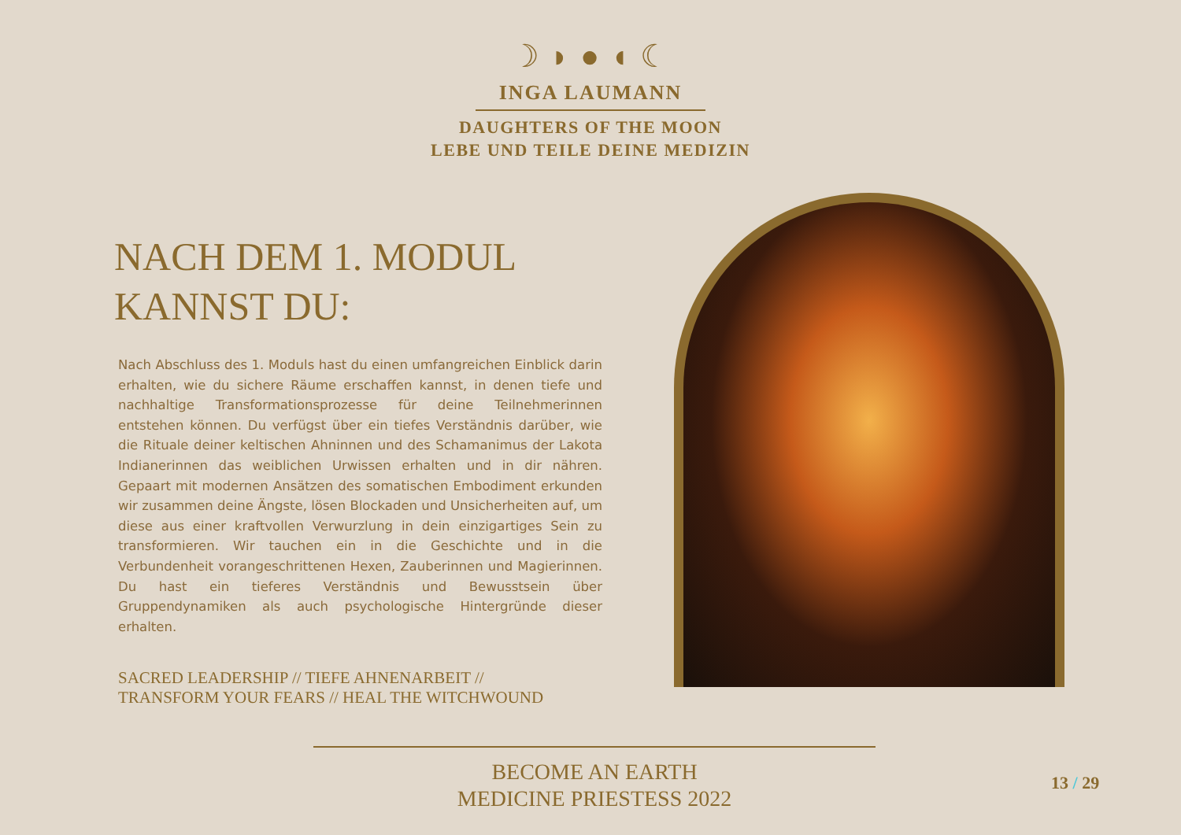☽ ◗ ● ◖ ☾
INGA LAUMANN
DAUGHTERS OF THE MOON
LEBE UND TEILE DEINE MEDIZIN
NACH DEM 1. MODUL
KANNST DU:
Nach Abschluss des 1. Moduls hast du einen umfangreichen Einblick darin erhalten, wie du sichere Räume erschaffen kannst, in denen tiefe und nachhaltige Transformationsprozesse für deine Teilnehmerinnen entstehen können. Du verfügst über ein tiefes Verständnis darüber, wie die Rituale deiner keltischen Ahninnen und des Schamanimus der Lakota Indianerinnen das weiblichen Urwissen erhalten und in dir nähren. Gepaart mit modernen Ansätzen des somatischen Embodiment erkunden wir zusammen deine Ängste, lösen Blockaden und Unsicherheiten auf, um diese aus einer kraftvollen Verwurzlung in dein einzigartiges Sein zu transformieren. Wir tauchen ein in die Geschichte und in die Verbundenheit vorangeschrittenen Hexen, Zauberinnen und Magierinnen. Du hast ein tieferes Verständnis und Bewusstsein über Gruppendynamiken als auch psychologische Hintergründe dieser erhalten.
SACRED LEADERSHIP // TIEFE AHNENARBEIT //
TRANSFORM YOUR FEARS // HEAL THE WITCHWOUND
BECOME AN EARTH
MEDICINE PRIESTESS 2022
13 / 29